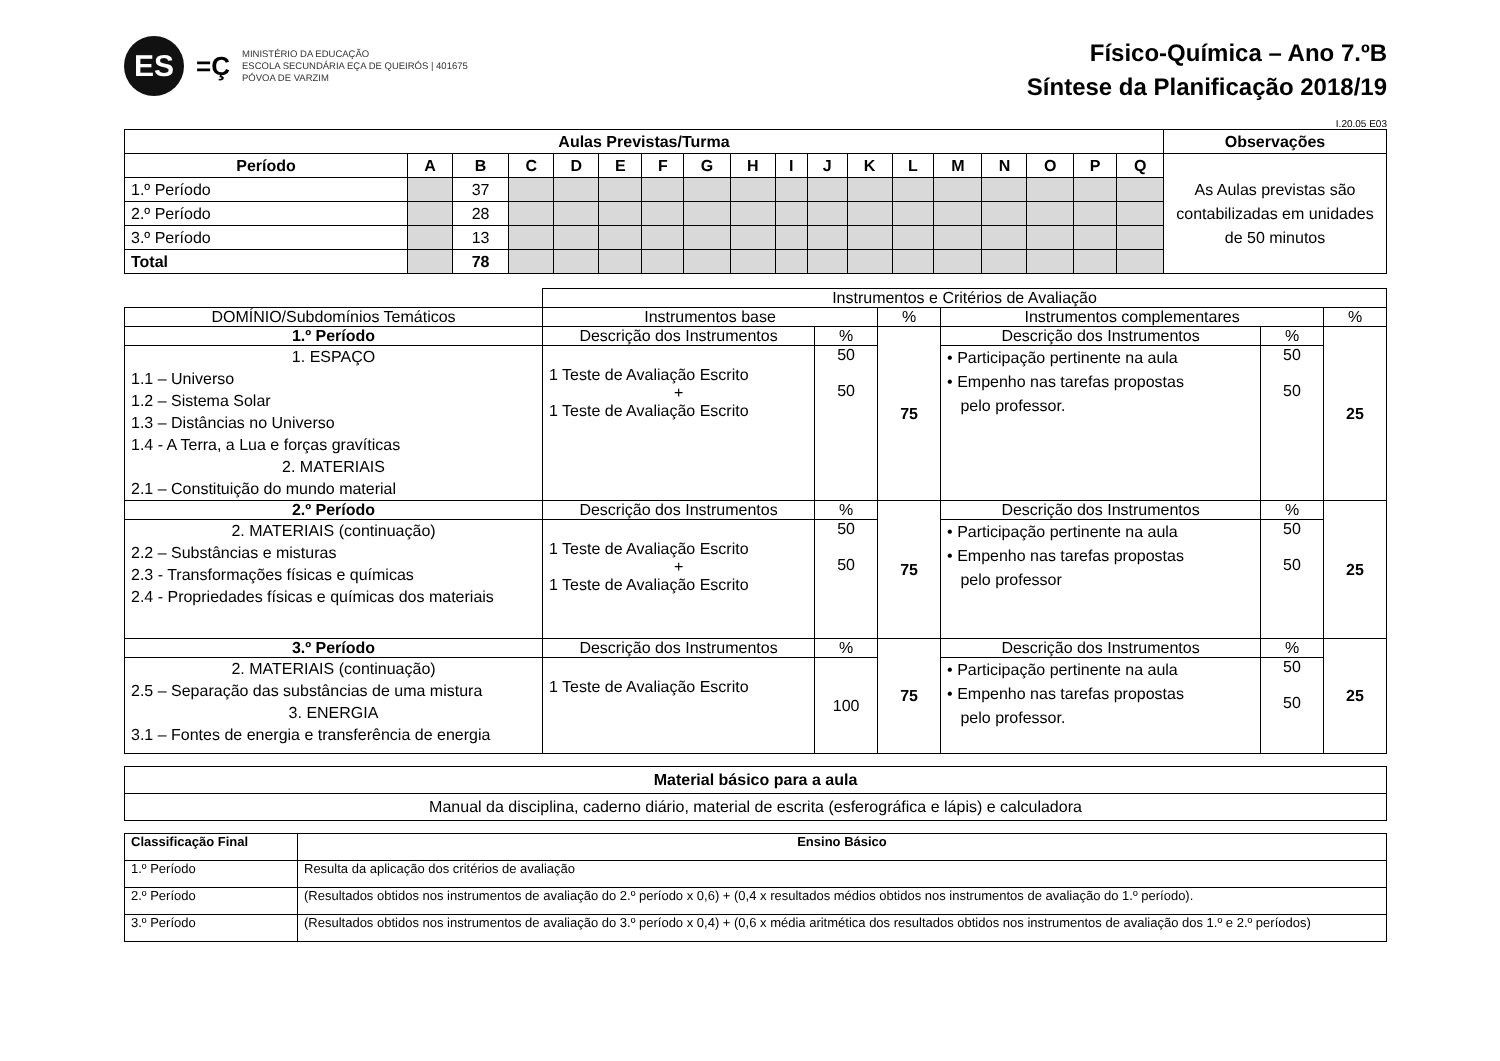ES
=Ç
MINISTÉRIO DA EDUCAÇÃO
ESCOLA SECUNDÁRIA EÇA DE QUEIRÓS | 401675
PÓVOA DE VARZIM
Físico-Química – Ano 7.ºB
Síntese da Planificação 2018/19
I.20.05 E03
| Aulas Previstas/Turma | | | | | | | | | | | | | | | | | | Observações |
| --- | --- | --- | --- | --- | --- | --- | --- | --- | --- | --- | --- | --- | --- | --- | --- | --- | --- | --- |
| Período | A | B | C | D | E | F | G | H | I | J | K | L | M | N | O | P | Q | As Aulas previstas são contabilizadas em unidades de 50 minutos |
| 1.º Período | | 37 | | | | | | | | | | | | | | | | |
| 2.º Período | | 28 | | | | | | | | | | | | | | | | |
| 3.º Período | | 13 | | | | | | | | | | | | | | | | |
| Total | | 78 | | | | | | | | | | | | | | | | |
| | Instrumentos e Critérios de Avaliação | | | | | |
| DOMÍNIO/Subdomínios Temáticos | Instrumentos base | | % | Instrumentos complementares | | % |
| 1.º Período | Descrição dos Instrumentos | % | 75 | Descrição dos Instrumentos | % | 25 |
| 1. ESPAÇO 1.1 – Universo 1.2 – Sistema Solar 1.3 – Distâncias no Universo 1.4 - A Terra, a Lua e forças gravíticas 2. MATERIAIS 2.1 – Constituição do mundo material | 1 Teste de Avaliação Escrito + 1 Teste de Avaliação Escrito | 50 50 | | • Participação pertinente na aula • Empenho nas tarefas propostas pelo professor. | 50 50 | |
| 2.º Período | Descrição dos Instrumentos | % | 75 | Descrição dos Instrumentos | % | 25 |
| 2. MATERIAIS (continuação) 2.2 – Substâncias e misturas 2.3 - Transformações físicas e químicas 2.4 - Propriedades físicas e químicas dos materiais | 1 Teste de Avaliação Escrito + 1 Teste de Avaliação Escrito | 50 50 | | • Participação pertinente na aula • Empenho nas tarefas propostas pelo professor | 50 50 | |
| 3.º Período | Descrição dos Instrumentos | % | 75 | Descrição dos Instrumentos | % | 25 |
| 2. MATERIAIS (continuação) 2.5 – Separação das substâncias de uma mistura 3. ENERGIA 3.1 – Fontes de energia e transferência de energia | 1 Teste de Avaliação Escrito | 100 | | • Participação pertinente na aula • Empenho nas tarefas propostas pelo professor. | 50 50 | |
| Material básico para a aula |
| Manual da disciplina, caderno diário, material de escrita (esferográfica e lápis) e calculadora |
| Classificação Final | Ensino Básico |
| --- | --- |
| 1.º Período | Resulta da aplicação dos critérios de avaliação |
| 2.º Período | (Resultados obtidos nos instrumentos de avaliação do 2.º período x 0,6) + (0,4 x resultados médios obtidos nos instrumentos de avaliação do 1.º período). |
| 3.º Período | (Resultados obtidos nos instrumentos de avaliação do 3.º período x 0,4) + (0,6 x média aritmética dos resultados obtidos nos instrumentos de avaliação dos 1.º e 2.º períodos) |